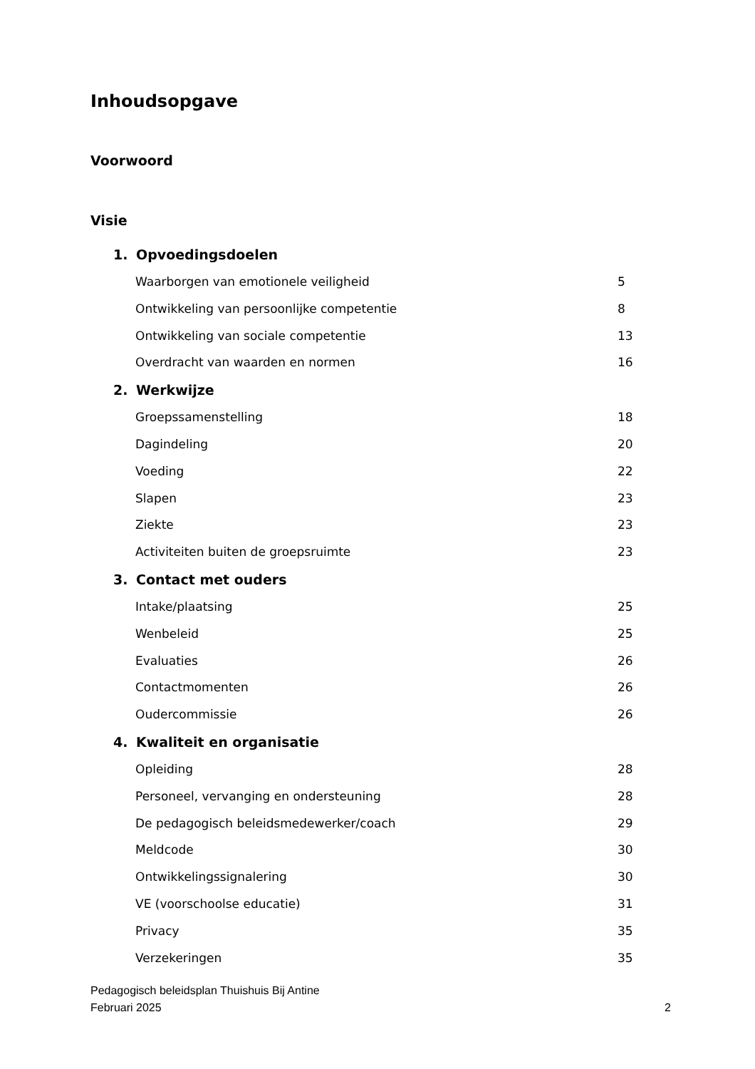Inhoudsopgave
Voorwoord
Visie
1. Opvoedingsdoelen
Waarborgen van emotionele veiligheid 5
Ontwikkeling van persoonlijke competentie 8
Ontwikkeling van sociale competentie 13
Overdracht van waarden en normen 16
2. Werkwijze
Groepssamenstelling 18
Dagindeling 20
Voeding 22
Slapen 23
Ziekte 23
Activiteiten buiten de groepsruimte 23
3. Contact met ouders
Intake/plaatsing 25
Wenbeleid 25
Evaluaties 26
Contactmomenten 26
Oudercommissie 26
4. Kwaliteit en organisatie
Opleiding 28
Personeel, vervanging en ondersteuning 28
De pedagogisch beleidsmedewerker/coach 29
Meldcode 30
Ontwikkelingssignalering 30
VE (voorschoolse educatie) 31
Privacy 35
Verzekeringen 35
Pedagogisch beleidsplan Thuishuis Bij Antine
Februari 2025 2